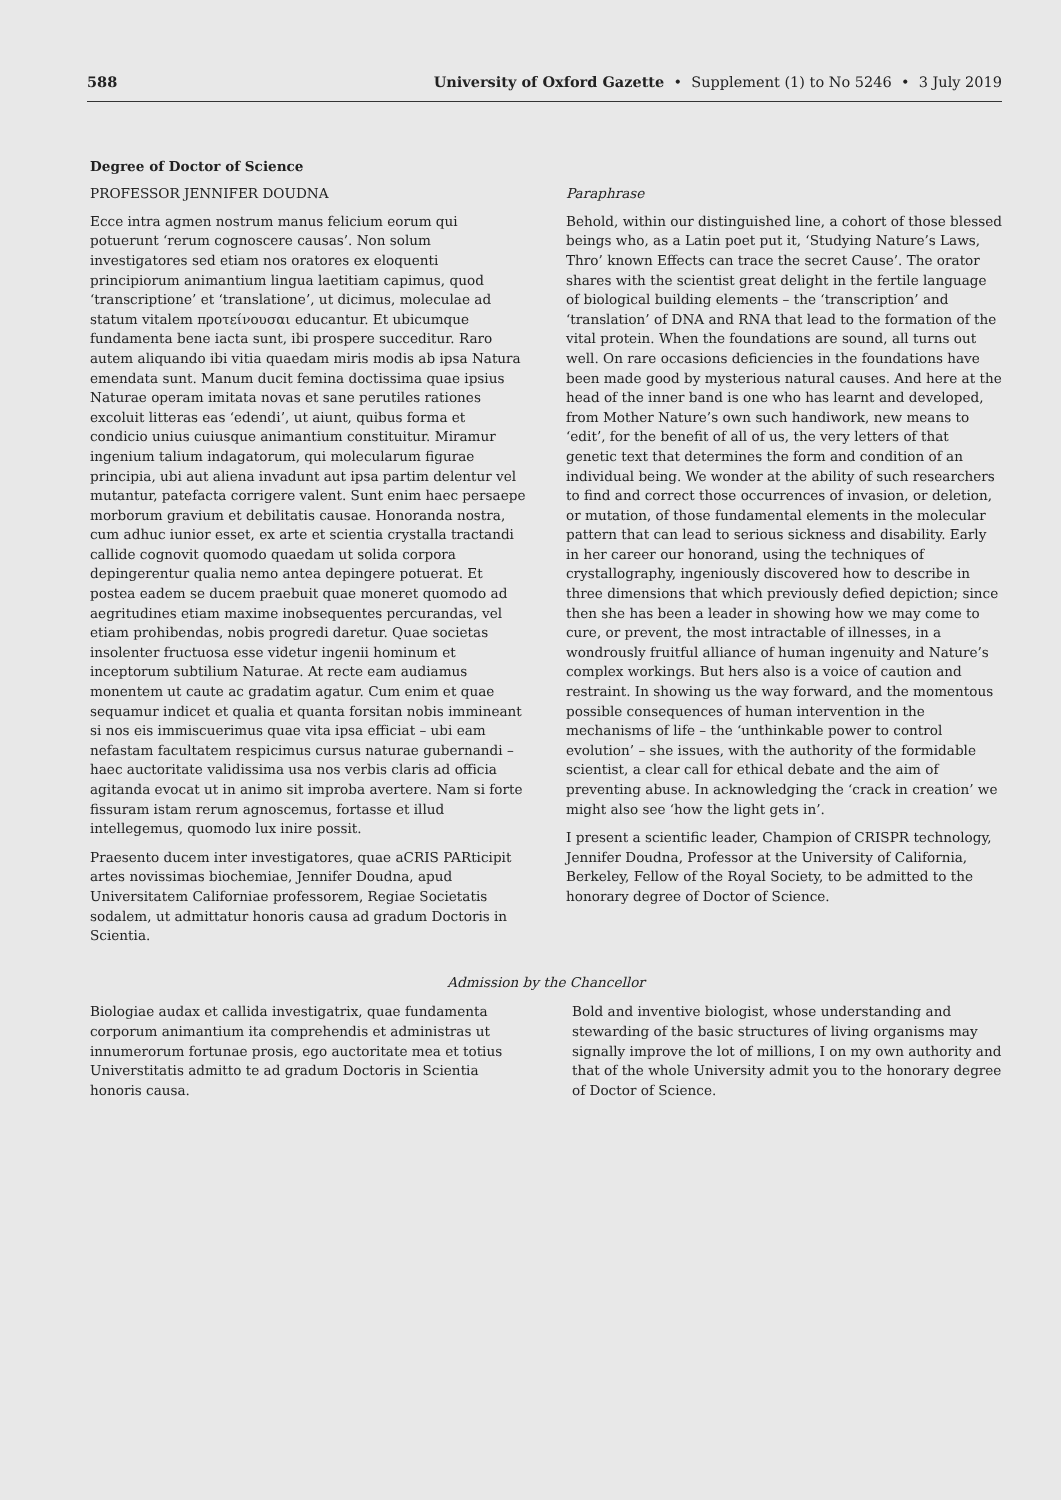588 University of Oxford Gazette • Supplement (1) to No 5246 • 3 July 2019
Degree of Doctor of Science
PROFESSOR JENNIFER DOUDNA
Ecce intra agmen nostrum manus felicium eorum qui potuerunt ‘rerum cognoscere causas’. Non solum investigatores sed etiam nos oratores ex eloquenti principiorum animantium lingua laetitiam capimus, quod ‘transcriptione’ et ‘translatione’, ut dicimus, moleculae ad statum vitalem προτείνουσαι educantur. Et ubicumque fundamenta bene iacta sunt, ibi prospere succeditur. Raro autem aliquando ibi vitia quaedam miris modis ab ipsa Natura emendata sunt. Manum ducit femina doctissima quae ipsius Naturae operam imitata novas et sane perutiles rationes excoluit litteras eas ‘edendi’, ut aiunt, quibus forma et condicio unius cuiusque animantium constituitur. Miramur ingenium talium indagatorum, qui molecularum figurae principia, ubi aut aliena invadunt aut ipsa partim delentur vel mutantur, patefacta corrigere valent. Sunt enim haec persaepe morborum gravium et debilitatis causae. Honoranda nostra, cum adhuc iunior esset, ex arte et scientia crystalla tractandi callide cognovit quomodo quaedam ut solida corpora depingerentur qualia nemo antea depingere potuerat. Et postea eadem se ducem praebuit quae moneret quomodo ad aegritudines etiam maxime inobsequentes percurandas, vel etiam prohibendas, nobis progredi daretur. Quae societas insolenter fructuosa esse videtur ingenii hominum et inceptorum subtilium Naturae. At recte eam audiamus monentem ut caute ac gradatim agatur. Cum enim et quae sequamur indicet et qualia et quanta forsitan nobis immineant si nos eis immiscuerimus quae vita ipsa efficiat – ubi eam nefastam facultatem respicimus cursus naturae gubernandi – haec auctoritate validissima usa nos verbis claris ad officia agitanda evocat ut in animo sit improba avertere. Nam si forte fissuram istam rerum agnoscemus, fortasse et illud intellegemus, quomodo lux inire possit.
Praesento ducem inter investigatores, quae aCRIS PARticipit artes novissimas biochemiae, Jennifer Doudna, apud Universitatem Californiae professorem, Regiae Societatis sodalem, ut admittatur honoris causa ad gradum Doctoris in Scientia.
Paraphrase
Behold, within our distinguished line, a cohort of those blessed beings who, as a Latin poet put it, ‘Studying Nature’s Laws, Thro’ known Effects can trace the secret Cause’. The orator shares with the scientist great delight in the fertile language of biological building elements – the ‘transcription’ and ‘translation’ of DNA and RNA that lead to the formation of the vital protein. When the foundations are sound, all turns out well. On rare occasions deficiencies in the foundations have been made good by mysterious natural causes. And here at the head of the inner band is one who has learnt and developed, from Mother Nature’s own such handiwork, new means to ‘edit’, for the benefit of all of us, the very letters of that genetic text that determines the form and condition of an individual being. We wonder at the ability of such researchers to find and correct those occurrences of invasion, or deletion, or mutation, of those fundamental elements in the molecular pattern that can lead to serious sickness and disability. Early in her career our honorand, using the techniques of crystallography, ingeniously discovered how to describe in three dimensions that which previously defied depiction; since then she has been a leader in showing how we may come to cure, or prevent, the most intractable of illnesses, in a wondrously fruitful alliance of human ingenuity and Nature’s complex workings. But hers also is a voice of caution and restraint. In showing us the way forward, and the momentous possible consequences of human intervention in the mechanisms of life – the ‘unthinkable power to control evolution’ – she issues, with the authority of the formidable scientist, a clear call for ethical debate and the aim of preventing abuse. In acknowledging the ‘crack in creation’ we might also see ‘how the light gets in’.
I present a scientific leader, Champion of CRISPR technology, Jennifer Doudna, Professor at the University of California, Berkeley, Fellow of the Royal Society, to be admitted to the honorary degree of Doctor of Science.
Admission by the Chancellor
Biologiae audax et callida investigatrix, quae fundamenta corporum animantium ita comprehendis et administras ut innumerorum fortunae prosis, ego auctoritate mea et totius Universtitatis admitto te ad gradum Doctoris in Scientia honoris causa.
Bold and inventive biologist, whose understanding and stewarding of the basic structures of living organisms may signally improve the lot of millions, I on my own authority and that of the whole University admit you to the honorary degree of Doctor of Science.